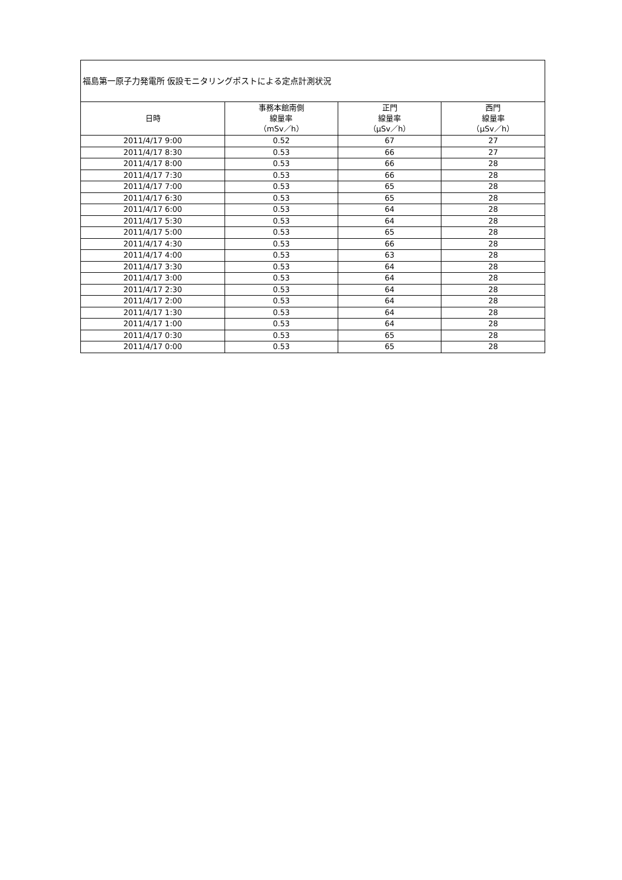| 福島第一原子力発電所 仮設モニタリングポストによる定点計測状況 | | | |
| --- | --- | --- | --- |
| 日時 | 事務本館南側 線量率 （mSv／h） | 正門 線量率 （μSv／h） | 西門 線量率 （μSv／h） |
| 2011/4/17 9:00 | 0.52 | 67 | 27 |
| 2011/4/17 8:30 | 0.53 | 66 | 27 |
| 2011/4/17 8:00 | 0.53 | 66 | 28 |
| 2011/4/17 7:30 | 0.53 | 66 | 28 |
| 2011/4/17 7:00 | 0.53 | 65 | 28 |
| 2011/4/17 6:30 | 0.53 | 65 | 28 |
| 2011/4/17 6:00 | 0.53 | 64 | 28 |
| 2011/4/17 5:30 | 0.53 | 64 | 28 |
| 2011/4/17 5:00 | 0.53 | 65 | 28 |
| 2011/4/17 4:30 | 0.53 | 66 | 28 |
| 2011/4/17 4:00 | 0.53 | 63 | 28 |
| 2011/4/17 3:30 | 0.53 | 64 | 28 |
| 2011/4/17 3:00 | 0.53 | 64 | 28 |
| 2011/4/17 2:30 | 0.53 | 64 | 28 |
| 2011/4/17 2:00 | 0.53 | 64 | 28 |
| 2011/4/17 1:30 | 0.53 | 64 | 28 |
| 2011/4/17 1:00 | 0.53 | 64 | 28 |
| 2011/4/17 0:30 | 0.53 | 65 | 28 |
| 2011/4/17 0:00 | 0.53 | 65 | 28 |